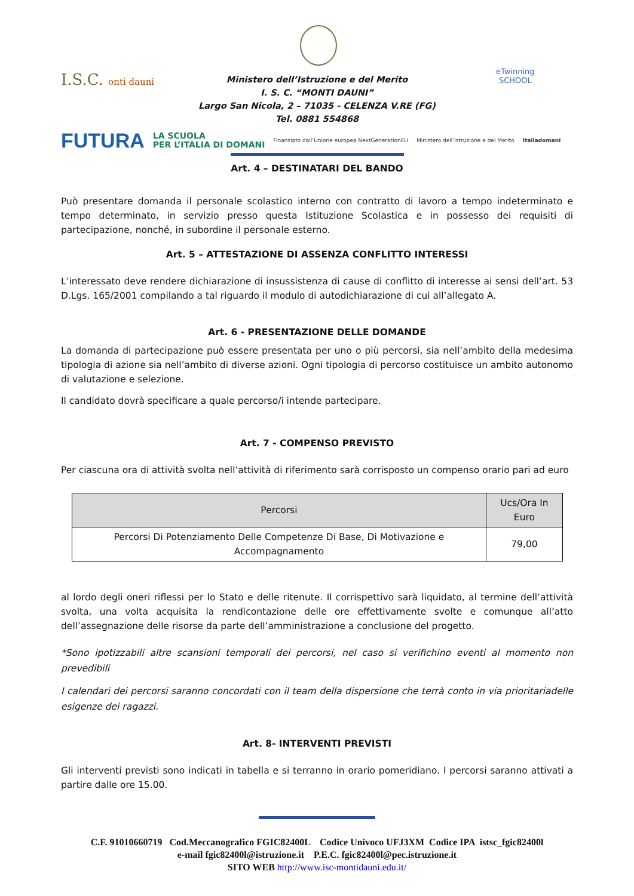I.S.C. onti dauni
eTwinning
SCHOOL
Ministero dell’Istruzione e del Merito
I. S. C. “MONTI DAUNI”
Largo San Nicola, 2 – 71035 - CELENZA V.RE (FG)
Tel. 0881 554868
FUTURA LA SCUOLA
PER L’ITALIA DI DOMANI Finanziato dall’Unione europea NextGenerationEU Ministero dell’Istruzione e del Merito Italiadomani
Art. 4 – DESTINATARI DEL BANDO
Può presentare domanda il personale scolastico interno con contratto di lavoro a tempo indeterminato e tempo determinato, in servizio presso questa Istituzione Scolastica e in possesso dei requisiti di partecipazione, nonché, in subordine il personale esterno.
Art. 5 – ATTESTAZIONE DI ASSENZA CONFLITTO INTERESSI
L’interessato deve rendere dichiarazione di insussistenza di cause di conflitto di interesse ai sensi dell’art. 53 D.Lgs. 165/2001 compilando a tal riguardo il modulo di autodichiarazione di cui all’allegato A.
Art. 6 - PRESENTAZIONE DELLE DOMANDE
La domanda di partecipazione può essere presentata per uno o più percorsi, sia nell’ambito della medesima tipologia di azione sia nell’ambito di diverse azioni. Ogni tipologia di percorso costituisce un ambito autonomo di valutazione e selezione.
Il candidato dovrà specificare a quale percorso/i intende partecipare.
Art. 7 - COMPENSO PREVISTO
Per ciascuna ora di attività svolta nell’attività di riferimento sarà corrisposto un compenso orario pari ad euro
| Percorsi | Ucs/Ora In Euro |
| --- | --- |
| Percorsi Di Potenziamento Delle Competenze Di Base, Di Motivazione e Accompagnamento | 79,00 |
al lordo degli oneri riflessi per lo Stato e delle ritenute. Il corrispettivo sarà liquidato, al termine dell’attività svolta, una volta acquisita la rendicontazione delle ore effettivamente svolte e comunque all’atto dell’assegnazione delle risorse da parte dell’amministrazione a conclusione del progetto.
*Sono ipotizzabili altre scansioni temporali dei percorsi, nel caso si verifichino eventi al momento non prevedibili
I calendari dei percorsi saranno concordati con il team della dispersione che terrà conto in via prioritariadelle esigenze dei ragazzi.
Art. 8- INTERVENTI PREVISTI
Gli interventi previsti sono indicati in tabella e si terranno in orario pomeridiano. I percorsi saranno attivati a partire dalle ore 15.00.
C.F. 91010660719 Cod.Meccanografico FGIC82400L Codice Univoco UFJ3XM Codice IPA istsc_fgic82400l
e-mail fgic82400l@istruzione.it P.E.C. fgic82400l@pec.istruzione.it
SITO WEB http://www.isc-montidauni.edu.it/